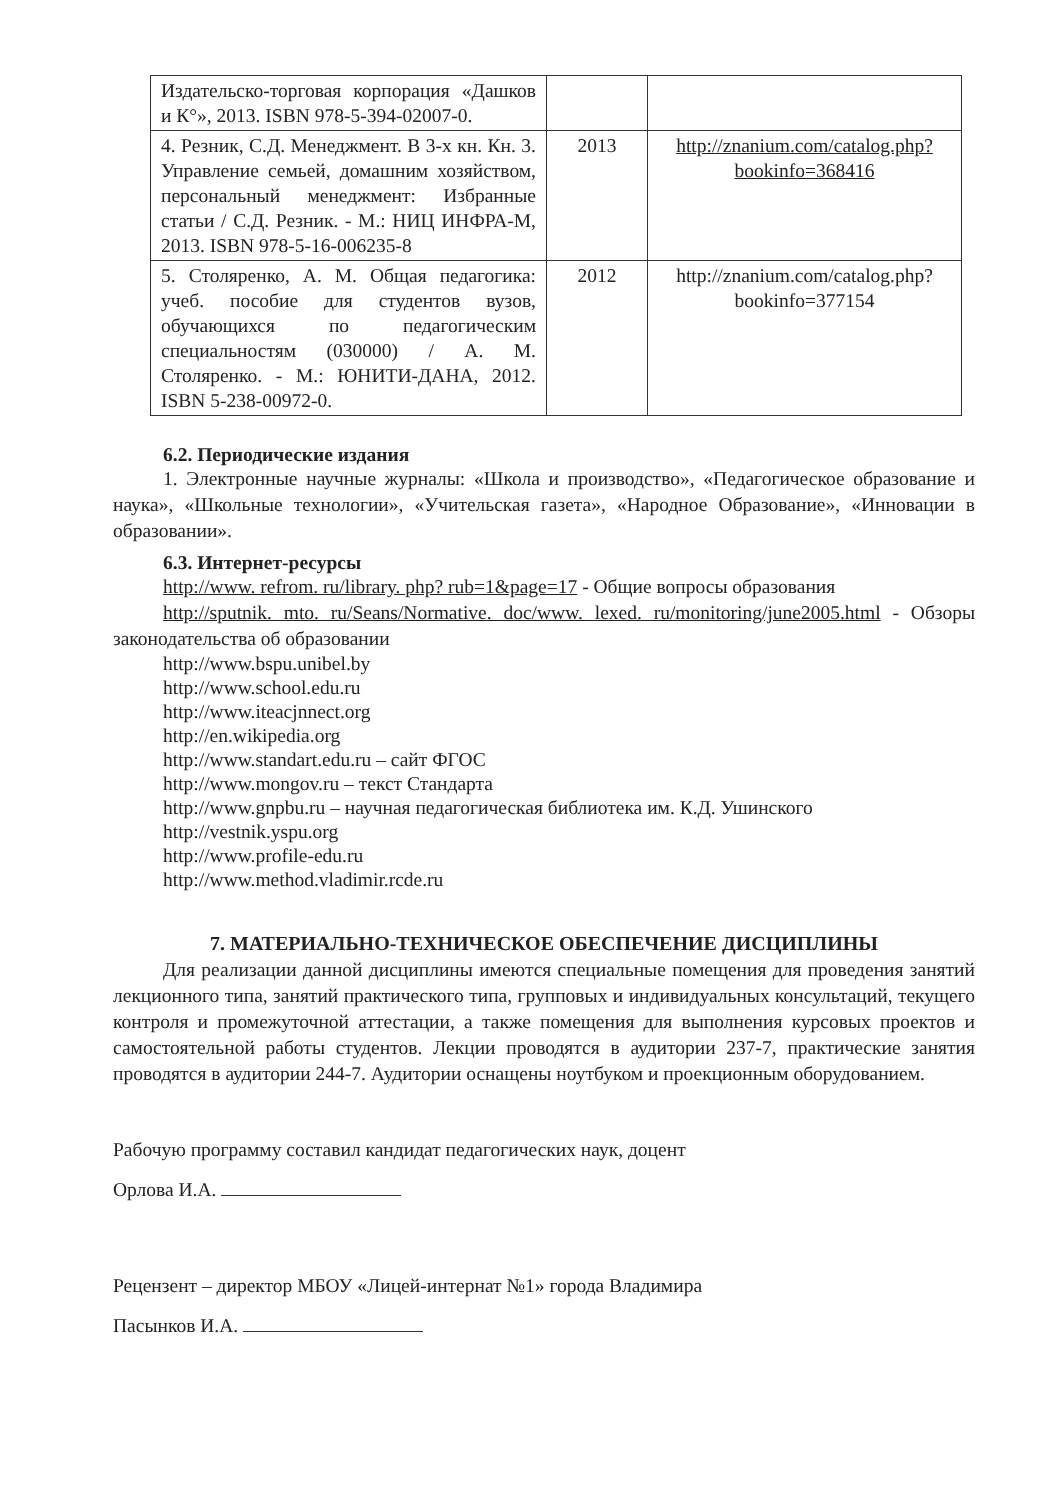| Издательско-торговая корпорация «Дашков и К°», 2013. ISBN 978-5-394-02007-0. | | |
| 4. Резник, С.Д. Менеджмент. В 3-х кн. Кн. 3. Управление семьей, домашним хозяйством, персональный менеджмент: Избранные статьи / С.Д. Резник. - М.: НИЦ ИНФРА-М, 2013. ISBN 978-5-16-006235-8 | 2013 | http://znanium.com/catalog.php?bookinfo=368416 |
| 5. Столяренко, А. М. Общая педагогика: учеб. пособие для студентов вузов, обучающихся по педагогическим специальностям (030000) / А. М. Столяренко. - М.: ЮНИТИ-ДАНА, 2012. ISBN 5-238-00972-0. | 2012 | http://znanium.com/catalog.php?bookinfo=377154 |
6.2. Периодические издания
1. Электронные научные журналы: «Школа и производство», «Педагогическое образование и наука», «Школьные технологии», «Учительская газета», «Народное Образование», «Инновации в образовании».
6.3. Интернет-ресурсы
http://www. refrom. ru/library. php? rub=1&page=17 - Общие вопросы образования
http://sputnik. mto. ru/Seans/Normative. doc/www. lexed. ru/monitoring/june2005.html - Обзоры законодательства об образовании
http://www.bspu.unibel.by
http://www.school.edu.ru
http://www.iteacjnnect.org
http://en.wikipedia.org
http://www.standart.edu.ru – сайт ФГОС
http://www.mongov.ru – текст Стандарта
http://www.gnpbu.ru – научная педагогическая библиотека им. К.Д. Ушинского
http://vestnik.yspu.org
http://www.profile-edu.ru
http://www.method.vladimir.rcde.ru
7. МАТЕРИАЛЬНО-ТЕХНИЧЕСКОЕ ОБЕСПЕЧЕНИЕ ДИСЦИПЛИНЫ
Для реализации данной дисциплины имеются специальные помещения для проведения занятий лекционного типа, занятий практического типа, групповых и индивидуальных консультаций, текущего контроля и промежуточной аттестации, а также помещения для выполнения курсовых проектов и самостоятельной работы студентов. Лекции проводятся в аудитории 237-7, практические занятия проводятся в аудитории 244-7. Аудитории оснащены ноутбуком и проекционным оборудованием.
Рабочую программу составил кандидат педагогических наук, доцент
Орлова И.А.
Рецензент – директор МБОУ «Лицей-интернат №1» города Владимира
Пасынков И.А.